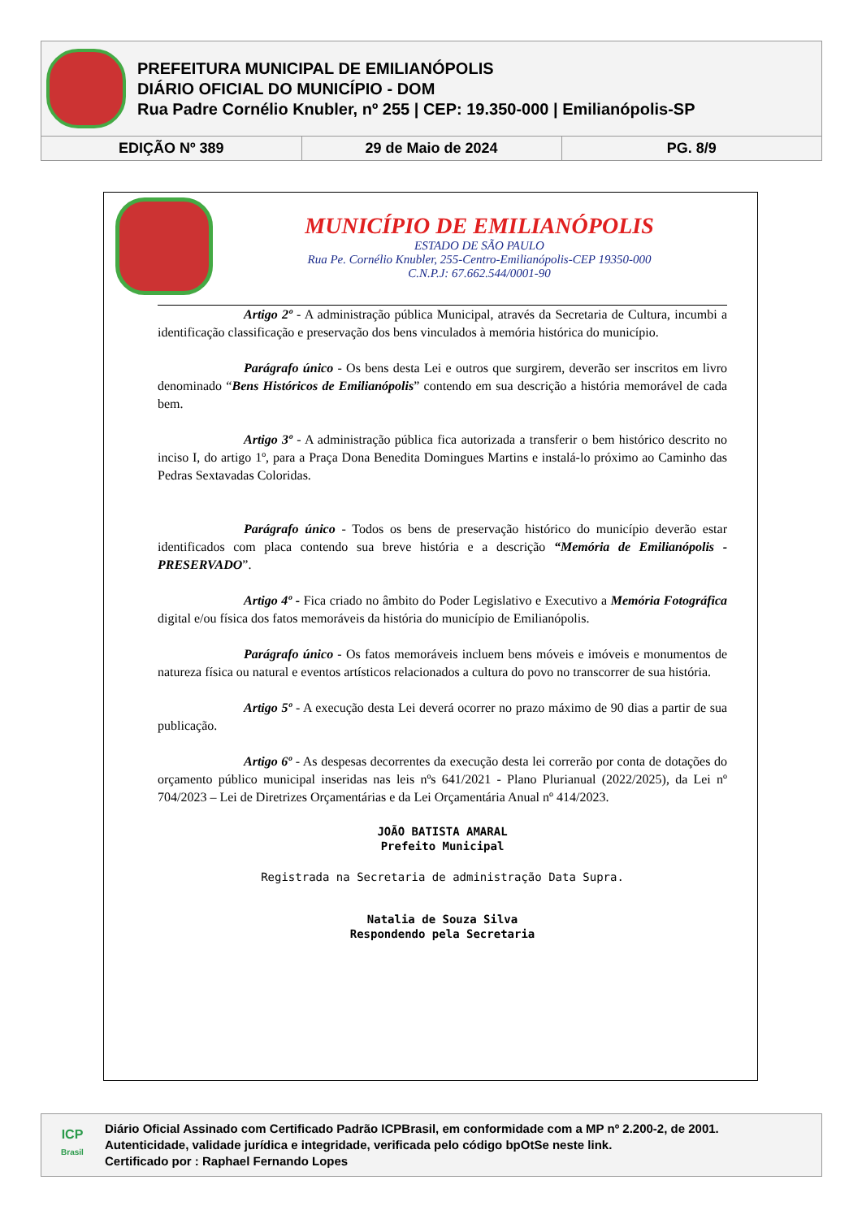PREFEITURA MUNICIPAL DE EMILIANÓPOLIS
DIÁRIO OFICIAL DO MUNICÍPIO - DOM
Rua Padre Cornélio Knubler, nº 255 | CEP: 19.350-000 | Emilianópolis-SP
| EDIÇÃO Nº 389 | 29 de Maio de 2024 | PG. 8/9 |
MUNICÍPIO DE EMILIANÓPOLIS
ESTADO DE SÃO PAULO
Rua Pe. Cornélio Knubler, 255-Centro-Emilianópolis-CEP 19350-000
C.N.P.J: 67.662.544/0001-90
Artigo 2º - A administração pública Municipal, através da Secretaria de Cultura, incumbi a identificação classificação e preservação dos bens vinculados à memória histórica do município.
Parágrafo único - Os bens desta Lei e outros que surgirem, deverão ser inscritos em livro denominado “Bens Históricos de Emilianópolis” contendo em sua descrição a história memorável de cada bem.
Artigo 3º - A administração pública fica autorizada a transferir o bem histórico descrito no inciso I, do artigo 1º, para a Praça Dona Benedita Domingues Martins e instalá-lo próximo ao Caminho das Pedras Sextavadas Coloridas.
Parágrafo único - Todos os bens de preservação histórico do município deverão estar identificados com placa contendo sua breve história e a descrição “Memória de Emilianópolis -PRESERVADO”.
Artigo 4º - Fica criado no âmbito do Poder Legislativo e Executivo a Memória Fotográfica digital e/ou física dos fatos memoráveis da história do município de Emilianópolis.
Parágrafo único - Os fatos memoráveis incluem bens móveis e imóveis e monumentos de natureza física ou natural e eventos artísticos relacionados a cultura do povo no transcorrer de sua história.
Artigo 5º - A execução desta Lei deverá ocorrer no prazo máximo de 90 dias a partir de sua publicação.
Artigo 6º - As despesas decorrentes da execução desta lei correrão por conta de dotações do orçamento público municipal inseridas nas leis nºs 641/2021 - Plano Plurianual (2022/2025), da Lei nº 704/2023 – Lei de Diretrizes Orçamentárias e da Lei Orçamentária Anual nº 414/2023.
JOÃO BATISTA AMARAL
Prefeito Municipal
Registrada na Secretaria de administração Data Supra.
Natalia de Souza Silva
Respondendo pela Secretaria
ICP
Brasil
Diário Oficial Assinado com Certificado Padrão ICPBrasil, em conformidade com a MP nº 2.200-2, de 2001.
Autenticidade, validade jurídica e integridade, verificada pelo código bpOtSe neste link.
Certificado por : Raphael Fernando Lopes